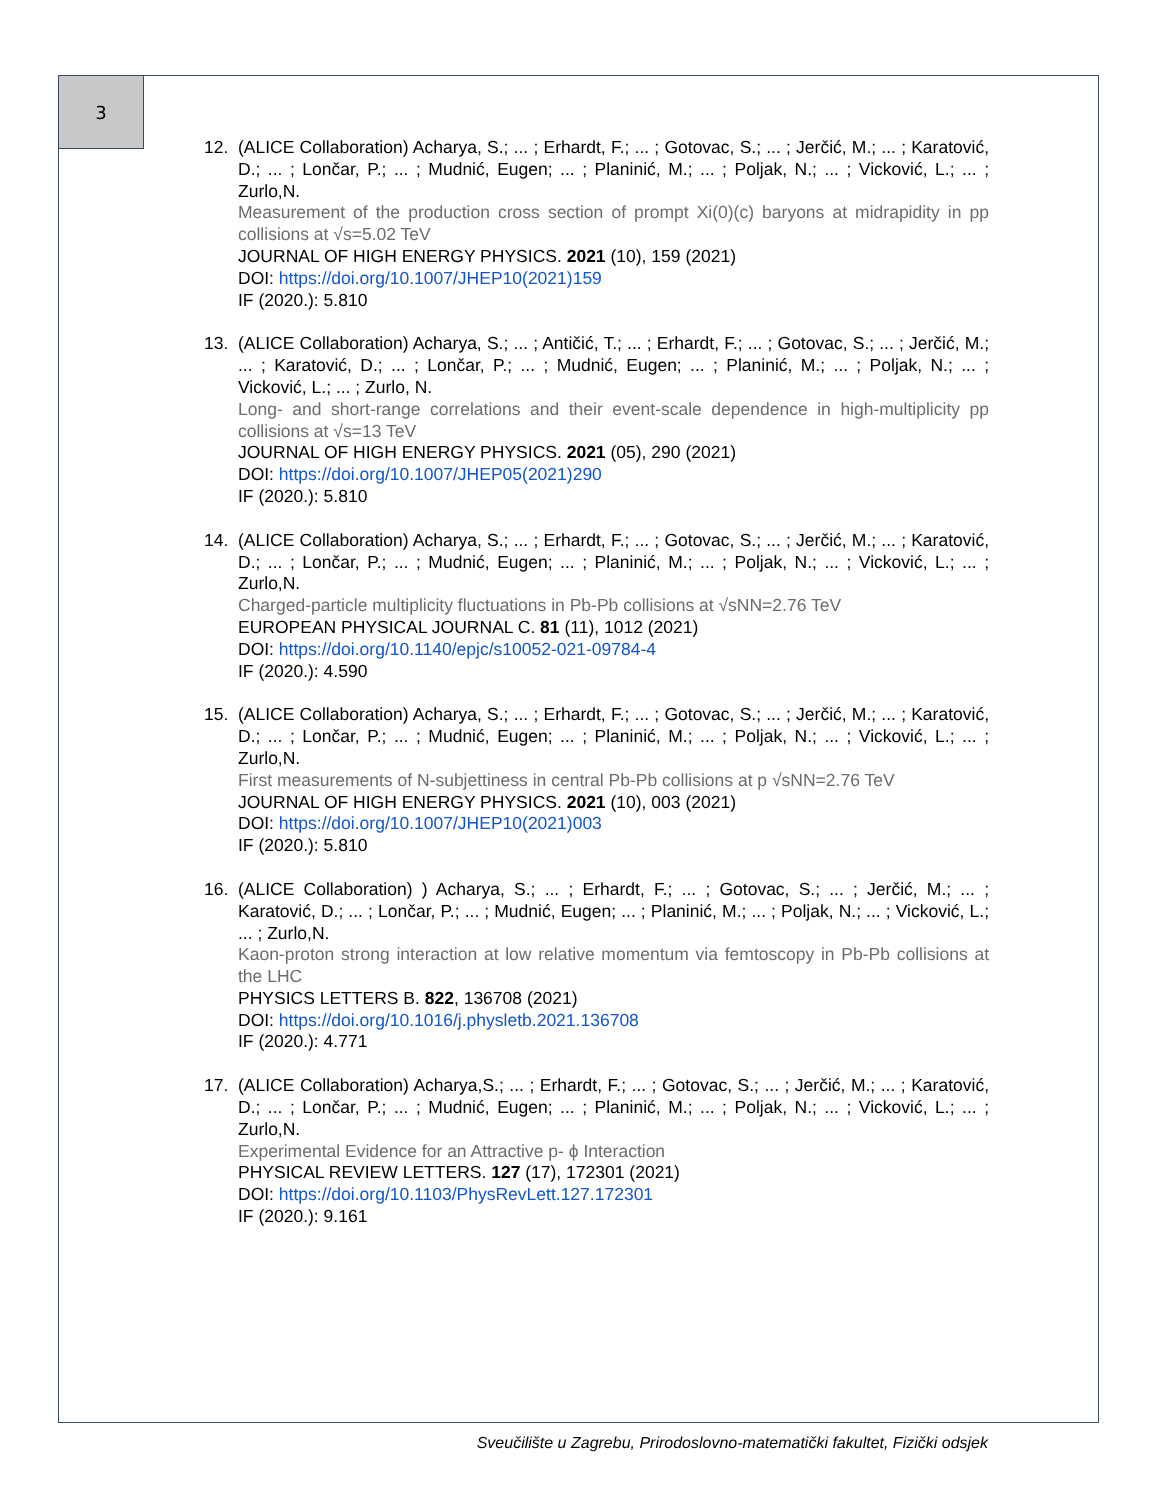3
12. (ALICE Collaboration) Acharya, S.; ... ; Erhardt, F.; ... ; Gotovac, S.; ... ; Jerčić, M.; ... ; Karatović, D.; ... ; Lončar, P.; ... ; Mudnić, Eugen; ... ; Planinić, M.; ... ; Poljak, N.; ... ; Vicković, L.; ... ; Zurlo,N.
Measurement of the production cross section of prompt Xi(0)(c) baryons at midrapidity in pp collisions at √s=5.02 TeV
JOURNAL OF HIGH ENERGY PHYSICS. 2021 (10), 159 (2021)
DOI: https://doi.org/10.1007/JHEP10(2021)159
IF (2020.): 5.810
13. (ALICE Collaboration) Acharya, S.; ... ; Antičić, T.; ... ; Erhardt, F.; ... ; Gotovac, S.; ... ; Jerčić, M.; ... ; Karatović, D.; ... ; Lončar, P.; ... ; Mudnić, Eugen; ... ; Planinić, M.; ... ; Poljak, N.; ... ; Vicković, L.; ... ; Zurlo, N.
Long- and short-range correlations and their event-scale dependence in high-multiplicity pp collisions at √s=13 TeV
JOURNAL OF HIGH ENERGY PHYSICS. 2021 (05), 290 (2021)
DOI: https://doi.org/10.1007/JHEP05(2021)290
IF (2020.): 5.810
14. (ALICE Collaboration) Acharya, S.; ... ; Erhardt, F.; ... ; Gotovac, S.; ... ; Jerčić, M.; ... ; Karatović, D.; ... ; Lončar, P.; ... ; Mudnić, Eugen; ... ; Planinić, M.; ... ; Poljak, N.; ... ; Vicković, L.; ... ; Zurlo,N.
Charged-particle multiplicity fluctuations in Pb-Pb collisions at √sNN=2.76 TeV
EUROPEAN PHYSICAL JOURNAL C. 81 (11), 1012 (2021)
DOI: https://doi.org/10.1140/epjc/s10052-021-09784-4
IF (2020.): 4.590
15. (ALICE Collaboration) Acharya, S.; ... ; Erhardt, F.; ... ; Gotovac, S.; ... ; Jerčić, M.; ... ; Karatović, D.; ... ; Lončar, P.; ... ; Mudnić, Eugen; ... ; Planinić, M.; ... ; Poljak, N.; ... ; Vicković, L.; ... ; Zurlo,N.
First measurements of N-subjettiness in central Pb-Pb collisions at p √sNN=2.76 TeV
JOURNAL OF HIGH ENERGY PHYSICS. 2021 (10), 003 (2021)
DOI: https://doi.org/10.1007/JHEP10(2021)003
IF (2020.): 5.810
16. (ALICE Collaboration) ) Acharya, S.; ... ; Erhardt, F.; ... ; Gotovac, S.; ... ; Jerčić, M.; ... ; Karatović, D.; ... ; Lončar, P.; ... ; Mudnić, Eugen; ... ; Planinić, M.; ... ; Poljak, N.; ... ; Vicković, L.; ... ; Zurlo,N.
Kaon-proton strong interaction at low relative momentum via femtoscopy in Pb-Pb collisions at the LHC
PHYSICS LETTERS B. 822, 136708 (2021)
DOI: https://doi.org/10.1016/j.physletb.2021.136708
IF (2020.): 4.771
17. (ALICE Collaboration) Acharya,S.; ... ; Erhardt, F.; ... ; Gotovac, S.; ... ; Jerčić, M.; ... ; Karatović, D.; ... ; Lončar, P.; ... ; Mudnić, Eugen; ... ; Planinić, M.; ... ; Poljak, N.; ... ; Vicković, L.; ... ; Zurlo,N.
Experimental Evidence for an Attractive p- ϕ Interaction
PHYSICAL REVIEW LETTERS. 127 (17), 172301 (2021)
DOI: https://doi.org/10.1103/PhysRevLett.127.172301
IF (2020.): 9.161
Sveučilište u Zagrebu, Prirodoslovno-matematički fakultet, Fizički odsjek